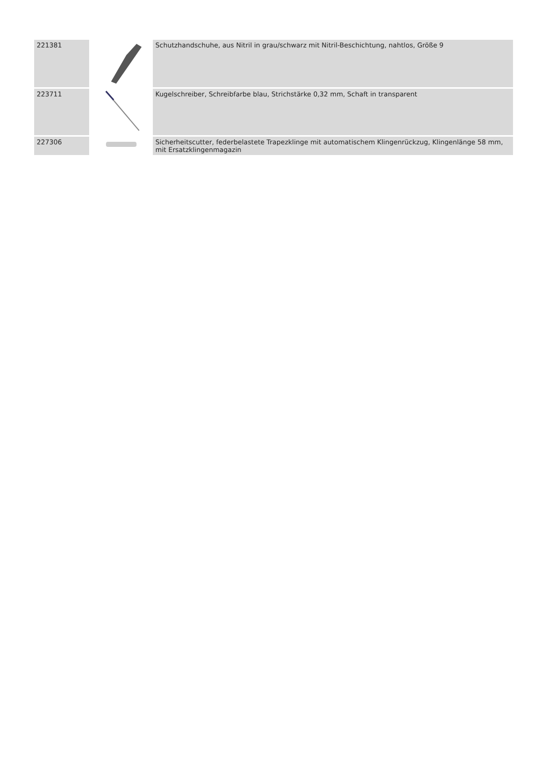| 221381 | | Schutzhandschuhe, aus Nitril in grau/schwarz mit Nitril-Beschichtung, nahtlos, Größe 9 |
| 223711 | | Kugelschreiber, Schreibfarbe blau, Strichstärke 0,32 mm, Schaft in transparent |
| 227306 | | Sicherheitscutter, federbelastete Trapezklinge mit automatischem Klingenrückzug, Klingenlänge 58 mm, mit Ersatzklingenmagazin |